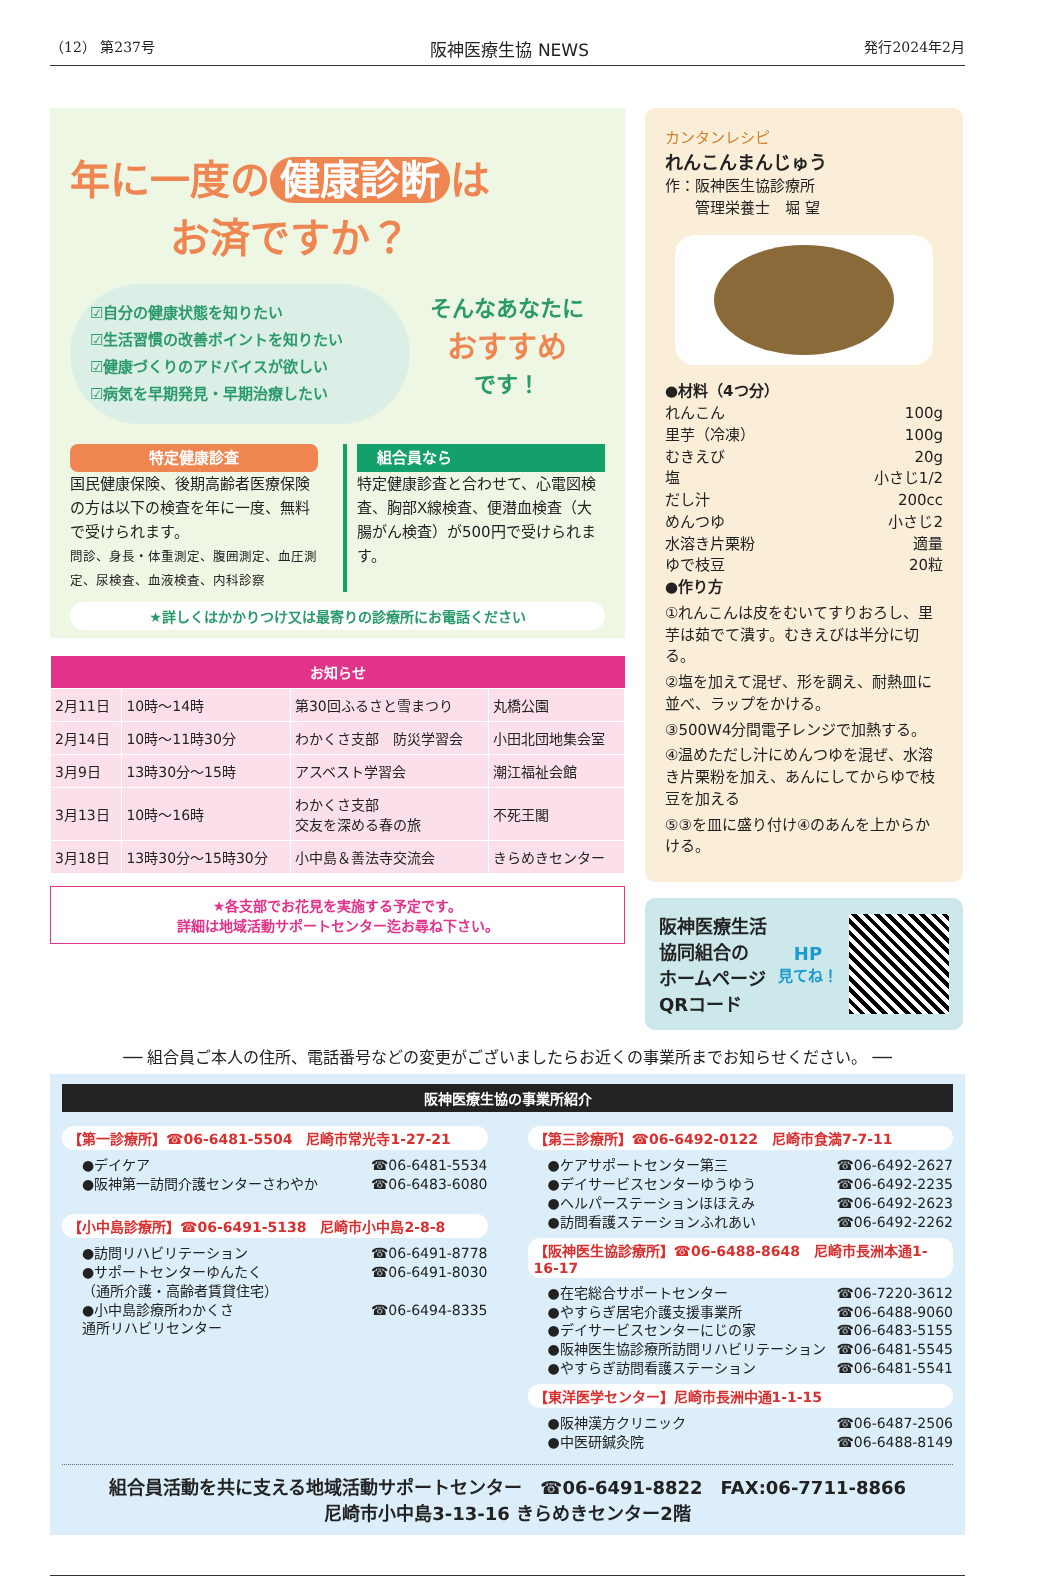（12） 第237号 阪神医療生協 NEWS 発行2024年2月
年に一度の 健康診断 は
お済ですか？
☑自分の健康状態を知りたい
☑生活習慣の改善ポイントを知りたい
☑健康づくりのアドバイスが欲しい
☑病気を早期発見・早期治療したい
そんなあなたに
おすすめ
です！
特定健康診査
国民健康保険、後期高齢者医療保険の方は以下の検査を年に一度、無料で受けられます。
問診、身長・体重測定、腹囲測定、血圧測定、尿検査、血液検査、内科診察
組合員なら
特定健康診査と合わせて、心電図検査、胸部X線検査、便潜血検査（大腸がん検査）が500円で受けられます。
★詳しくはかかりつけ又は最寄りの診療所にお電話ください
| お知らせ | | | |
| --- | --- | --- | --- |
| 2月11日 | 10時～14時 | 第30回ふるさと雪まつり | 丸橋公園 |
| 2月14日 | 10時～11時30分 | わかくさ支部 防災学習会 | 小田北団地集会室 |
| 3月9日 | 13時30分～15時 | アスベスト学習会 | 潮江福祉会館 |
| 3月13日 | 10時～16時 | わかくさ支部 交友を深める春の旅 | 不死王閣 |
| 3月18日 | 13時30分～15時30分 | 小中島＆善法寺交流会 | きらめきセンター |
★各支部でお花見を実施する予定です。
詳細は地域活動サポートセンター迄お尋ね下さい。
カンタンレシピ
れんこんまんじゅう
作：阪神医生協診療所
　　管理栄養士　堀 望
●材料（4つ分）
れんこん 100g
里芋（冷凍） 100g
むきえび 20g
塩 小さじ1/2
だし汁 200cc
めんつゆ 小さじ2
水溶き片栗粉 適量
ゆで枝豆 20粒
●作り方
①れんこんは皮をむいてすりおろし、里芋は茹でて潰す。むきえびは半分に切る。
②塩を加えて混ぜ、形を調え、耐熱皿に並べ、ラップをかける。
③500W4分間電子レンジで加熱する。
④温めただし汁にめんつゆを混ぜ、水溶き片栗粉を加え、あんにしてからゆで枝豆を加える
⑤③を皿に盛り付け④のあんを上からかける。
阪神医療生活
協同組合の
ホームページ
QRコード
HP
見てね！
── 組合員ご本人の住所、電話番号などの変更がございましたらお近くの事業所までお知らせください。 ──
阪神医療生協の事業所紹介
【第一診療所】☎06-6481-5504　尼崎市常光寺1-27-21
●デイケア ☎06-6481-5534
●阪神第一訪問介護センターさわやか ☎06-6483-6080
【小中島診療所】☎06-6491-5138　尼崎市小中島2-8-8
●訪問リハビリテーション ☎06-6491-8778
●サポートセンターゆんたく
（通所介護・高齢者賃貸住宅） ☎06-6491-8030
●小中島診療所わかくさ
通所リハビリセンター ☎06-6494-8335
【第三診療所】☎06-6492-0122　尼崎市食満7-7-11
●ケアサポートセンター第三 ☎06-6492-2627
●デイサービスセンターゆうゆう ☎06-6492-2235
●ヘルパーステーションほほえみ ☎06-6492-2623
●訪問看護ステーションふれあい ☎06-6492-2262
【阪神医生協診療所】☎06-6488-8648　尼崎市長洲本通1-16-17
●在宅総合サポートセンター ☎06-7220-3612
●やすらぎ居宅介護支援事業所 ☎06-6488-9060
●デイサービスセンターにじの家 ☎06-6483-5155
●阪神医生協診療所訪問リハビリテーション ☎06-6481-5545
●やすらぎ訪問看護ステーション ☎06-6481-5541
【東洋医学センター】尼崎市長洲中通1-1-15
●阪神漢方クリニック ☎06-6487-2506
●中医研鍼灸院 ☎06-6488-8149
組合員活動を共に支える地域活動サポートセンター　☎06-6491-8822　FAX:06-7711-8866
尼崎市小中島3-13-16 きらめきセンター2階